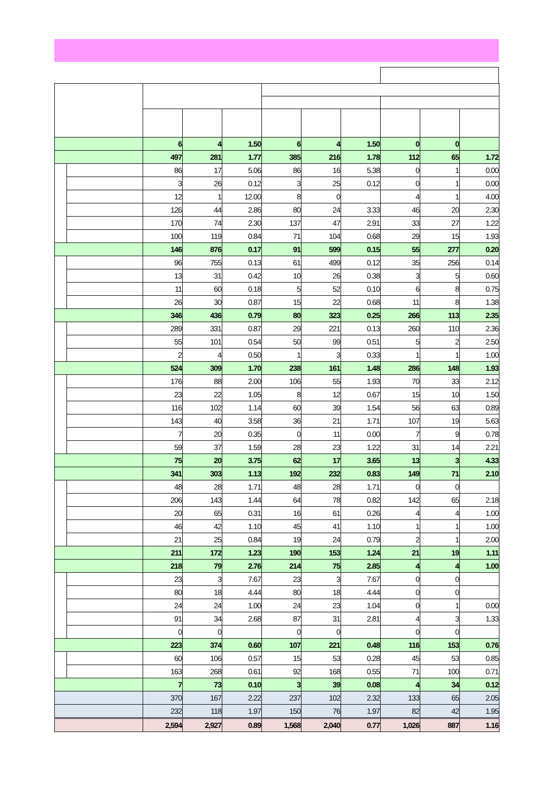| | | 6 | 4 | 1.50 | 6 | 4 | 1.50 | 0 | 0 | |
| | | 497 | 281 | 1.77 | 385 | 216 | 1.78 | 112 | 65 | 1.72 |
| | | 86 | 17 | 5.06 | 86 | 16 | 5.38 | 0 | 1 | 0.00 |
| | | 3 | 26 | 0.12 | 3 | 25 | 0.12 | 0 | 1 | 0.00 |
| | | 12 | 1 | 12.00 | 8 | 0 | | 4 | 1 | 4.00 |
| | | 126 | 44 | 2.86 | 80 | 24 | 3.33 | 46 | 20 | 2.30 |
| | | 170 | 74 | 2.30 | 137 | 47 | 2.91 | 33 | 27 | 1.22 |
| | | 100 | 119 | 0.84 | 71 | 104 | 0.68 | 29 | 15 | 1.93 |
| | | 146 | 876 | 0.17 | 91 | 599 | 0.15 | 55 | 277 | 0.20 |
| | | 96 | 755 | 0.13 | 61 | 499 | 0.12 | 35 | 256 | 0.14 |
| | | 13 | 31 | 0.42 | 10 | 26 | 0.38 | 3 | 5 | 0.60 |
| | | 11 | 60 | 0.18 | 5 | 52 | 0.10 | 6 | 8 | 0.75 |
| | | 26 | 30 | 0.87 | 15 | 22 | 0.68 | 11 | 8 | 1.38 |
| | | 346 | 436 | 0.79 | 80 | 323 | 0.25 | 266 | 113 | 2.35 |
| | | 289 | 331 | 0.87 | 29 | 221 | 0.13 | 260 | 110 | 2.36 |
| | | 55 | 101 | 0.54 | 50 | 99 | 0.51 | 5 | 2 | 2.50 |
| | | 2 | 4 | 0.50 | 1 | 3 | 0.33 | 1 | 1 | 1.00 |
| | | 524 | 309 | 1.70 | 238 | 161 | 1.48 | 286 | 148 | 1.93 |
| | | 176 | 88 | 2.00 | 106 | 55 | 1.93 | 70 | 33 | 2.12 |
| | | 23 | 22 | 1.05 | 8 | 12 | 0.67 | 15 | 10 | 1.50 |
| | | 116 | 102 | 1.14 | 60 | 39 | 1.54 | 56 | 63 | 0.89 |
| | | 143 | 40 | 3.58 | 36 | 21 | 1.71 | 107 | 19 | 5.63 |
| | | 7 | 20 | 0.35 | 0 | 11 | 0.00 | 7 | 9 | 0.78 |
| | | 59 | 37 | 1.59 | 28 | 23 | 1.22 | 31 | 14 | 2.21 |
| | | 75 | 20 | 3.75 | 62 | 17 | 3.65 | 13 | 3 | 4.33 |
| | | 341 | 303 | 1.13 | 192 | 232 | 0.83 | 149 | 71 | 2.10 |
| | | 48 | 28 | 1.71 | 48 | 28 | 1.71 | 0 | 0 | |
| | | 206 | 143 | 1.44 | 64 | 78 | 0.82 | 142 | 65 | 2.18 |
| | | 20 | 65 | 0.31 | 16 | 61 | 0.26 | 4 | 4 | 1.00 |
| | | 46 | 42 | 1.10 | 45 | 41 | 1.10 | 1 | 1 | 1.00 |
| | | 21 | 25 | 0.84 | 19 | 24 | 0.79 | 2 | 1 | 2.00 |
| | | 211 | 172 | 1.23 | 190 | 153 | 1.24 | 21 | 19 | 1.11 |
| | | 218 | 79 | 2.76 | 214 | 75 | 2.85 | 4 | 4 | 1.00 |
| | | 23 | 3 | 7.67 | 23 | 3 | 7.67 | 0 | 0 | |
| | | 80 | 18 | 4.44 | 80 | 18 | 4.44 | 0 | 0 | |
| | | 24 | 24 | 1.00 | 24 | 23 | 1.04 | 0 | 1 | 0.00 |
| | | 91 | 34 | 2.68 | 87 | 31 | 2.81 | 4 | 3 | 1.33 |
| | | 0 | 0 | | 0 | 0 | | 0 | 0 | |
| | | 223 | 374 | 0.60 | 107 | 221 | 0.48 | 116 | 153 | 0.76 |
| | | 60 | 106 | 0.57 | 15 | 53 | 0.28 | 45 | 53 | 0.85 |
| | | 163 | 268 | 0.61 | 92 | 168 | 0.55 | 71 | 100 | 0.71 |
| | | 7 | 73 | 0.10 | 3 | 39 | 0.08 | 4 | 34 | 0.12 |
| | | 370 | 167 | 2.22 | 237 | 102 | 2.32 | 133 | 65 | 2.05 |
| | | 232 | 118 | 1.97 | 150 | 76 | 1.97 | 82 | 42 | 1.95 |
| | | 2,594 | 2,927 | 0.89 | 1,568 | 2,040 | 0.77 | 1,026 | 887 | 1.16 |